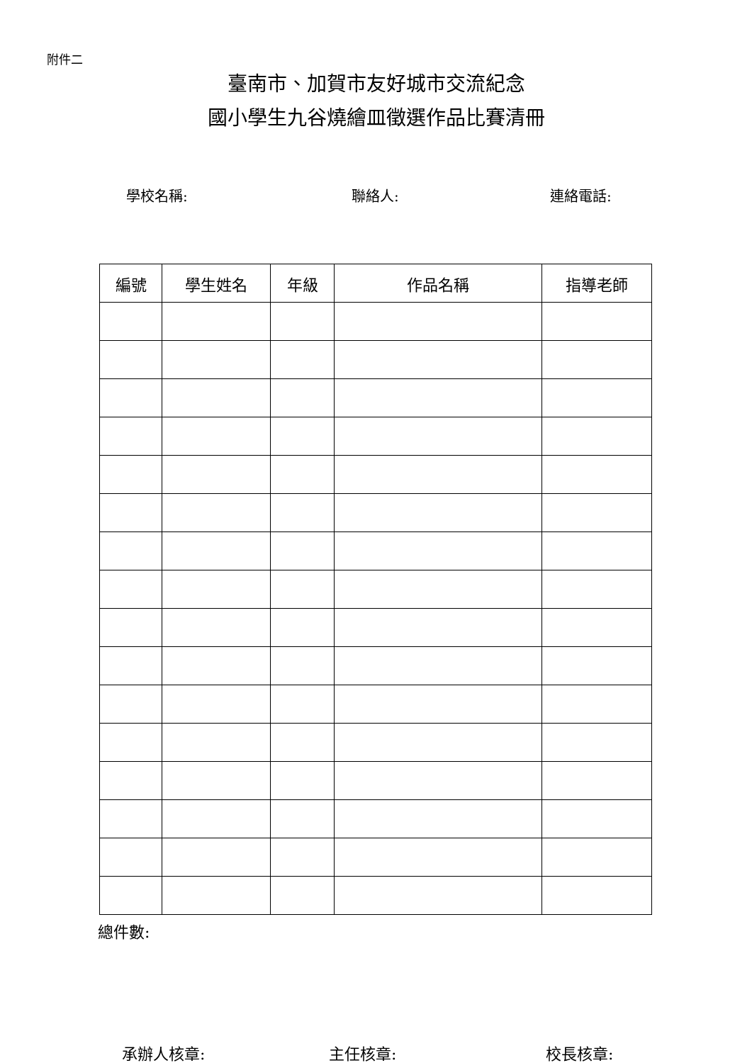附件二
臺南市、加賀市友好城市交流紀念
國小學生九谷燒繪皿徵選作品比賽清冊
學校名稱: 聯絡人: 連絡電話:
| 編號 | 學生姓名 | 年級 | 作品名稱 | 指導老師 |
| --- | --- | --- | --- | --- |
總件數:
承辦人核章: 主任核章: 校長核章: